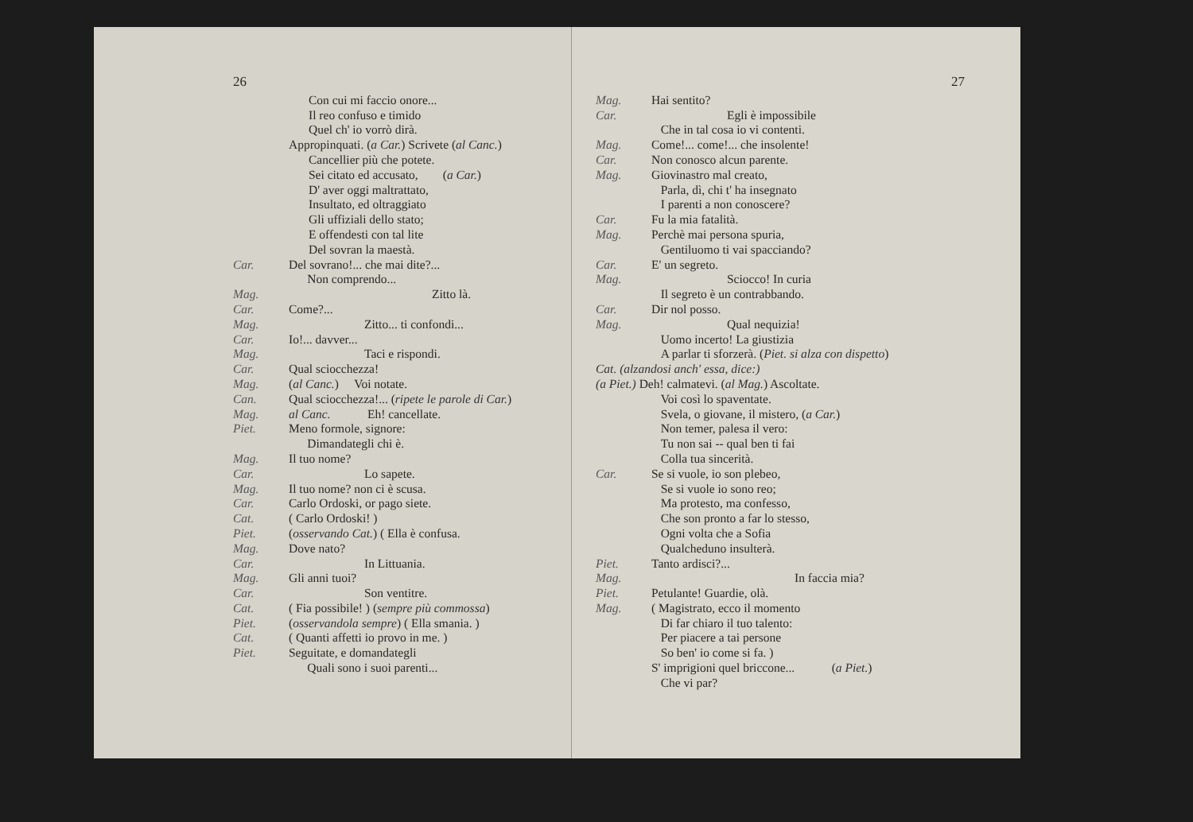26
Con cui mi faccio onore...
Il reo confuso e timido
Quel ch' io vorrò dirà.
Appropinquati. (a Car.) Scrivete (al Canc.)
Cancellier più che potete.
Sei citato ed accusato, (a Car.)
D' aver oggi maltrattato,
Insultato, ed oltraggiato
Gli uffiziali dello stato;
E offendesti con tal lite
Del sovran la maestà.
Car. Del sovrano!... che mai dite?...
Non comprendo...
Mag. Zitto là.
Car. Come?...
Mag. Zitto... ti confondi...
Car. Io!... davver...
Mag. Taci e rispondi.
Car. Qual sciocchezza!
Mag. (al Canc.) Voi notate.
Can. Qual sciocchezza!... (ripete le parole di Car.)
Mag. al Canc. Eh! cancellate.
Piet. Meno formole, signore:
Dimandategli chi è.
Mag. Il tuo nome?
Car. Lo sapete.
Mag. Il tuo nome? non ci è scusa.
Car. Carlo Ordoski, or pago siete.
Cat. ( Carlo Ordoski! )
Piet. (osservando Cat.) ( Ella è confusa.
Mag. Dove nato?
Car. In Littuania.
Mag. Gli anni tuoi?
Car. Son ventitre.
Cat. ( Fia possibile! ) (sempre più commossa)
Piet. (osservandola sempre) ( Ella smania. )
Cat. ( Quanti affetti io provo in me. )
Piet. Seguitate, e domandategli
Quali sono i suoi parenti...
27
Mag. Hai sentito?
Car. Egli è impossibile
Che in tal cosa io vi contenti.
Mag. Come!... come!... che insolente!
Car. Non conosco alcun parente.
Mag. Giovinastro mal creato,
Parla, dì, chi t' ha insegnato
I parenti a non conoscere?
Car. Fu la mia fatalità.
Mag. Perchè mai persona spuria,
Gentiluomo ti vai spacciando?
Car. E' un segreto.
Mag. Sciocco! In curia
Il segreto è un contrabbando.
Car. Dir nol posso.
Mag. Qual nequizia!
Uomo incerto! La giustizia
A parlar ti sforzerà. (Piet. si alza con dispetto)
Cat. (alzandosi anch' essa, dice:)
(a Piet.) Deh! calmatevi. (al Mag.) Ascoltate.
Voi così lo spaventate.
Svela, o giovane, il mistero, (a Car.)
Non temer, palesa il vero:
Tu non sai -- qual ben ti fai
Colla tua sincerità.
Car. Se si vuole, io son plebeo,
Se si vuole io sono reo;
Ma protesto, ma confesso,
Che son pronto a far lo stesso,
Ogni volta che a Sofia
Qualcheduno insulterà.
Piet. Tanto ardisci?...
Mag. In faccia mia?
Piet. Petulante! Guardie, olà.
Mag. ( Magistrato, ecco il momento
Di far chiaro il tuo talento:
Per piacere a tai persone
So ben' io come si fa. )
S' imprigioni quel briccone... (a Piet.)
Che vi par?